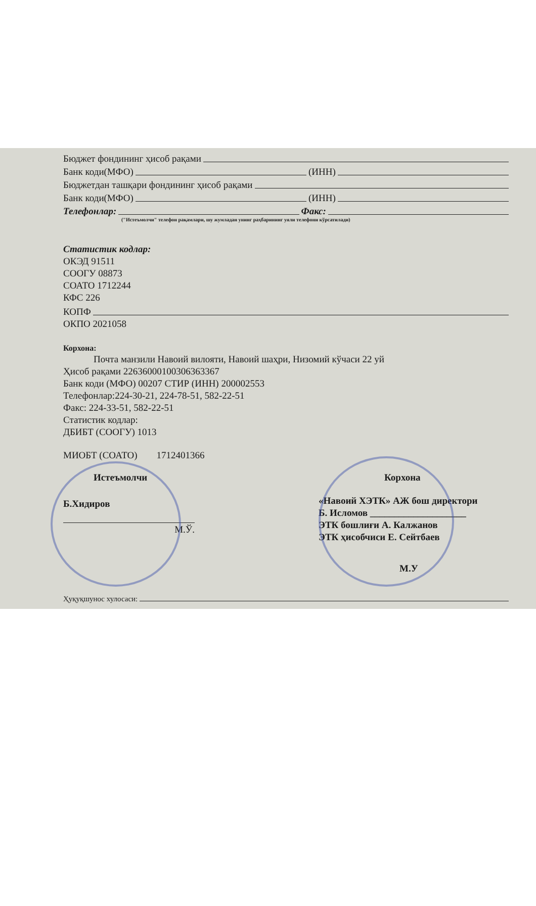Бюджет фондининг ҳисоб рақами
Банк коди(МФО) (ИНН)
Бюджетдан ташқари фондининг ҳисоб рақами
Банк коди(МФО) (ИНН)
Телефонлар: Факс:
("Истеъмолчи" телефон рақамлари, шу жумладан унинг раҳбарининг уяли телефони кўрсатилади)
Статистик кодлар:
ОКЭД 91511
СООГУ 08873
СОАТО 1712244
КФС 226
КОПФ
ОКПО 2021058
Корхона:
Почта манзили Навоий вилояти, Навоий шаҳри, Низомий кўчаси 22 уй
Ҳисоб рақами 22636000100306363367
Банк коди (МФО) 00207 СТИР (ИНН) 200002553
Телефонлар:224-30-21, 224-78-51, 582-22-51
Факс: 224-33-51, 582-22-51
Статистик кодлар:
ДБИБТ (СООГУ) 1013
МИОБТ (СОАТО) 1712401366
Истеъмолчи
Б.Хидиров
М.Ў.
Корхона
«Навоий ХЭТК» АЖ бош директори
Б. Исломов ____________________
ЭТК бошлиғи А. Калжанов
ЭТК ҳисобчиси Е. Сейтбаев
М.У
Ҳуқуқшунос хулосаси: